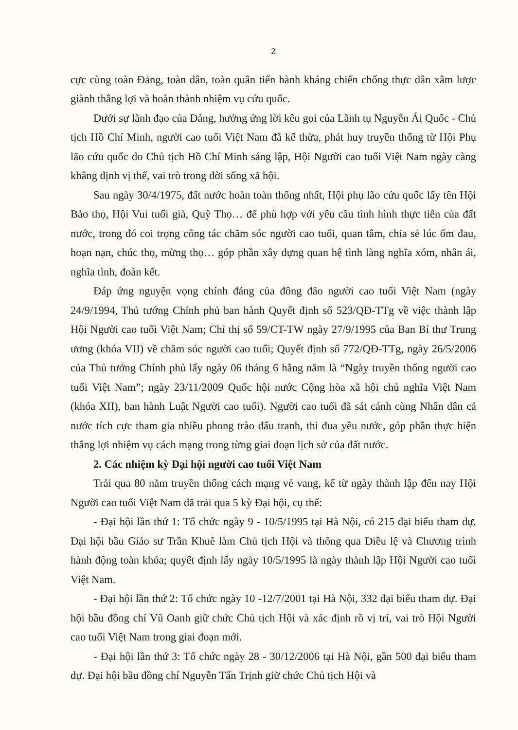2
cực cùng toàn Đảng, toàn dân, toàn quân tiến hành kháng chiến chống thực dân xâm lược giành thắng lợi và hoàn thành nhiệm vụ cứu quốc.
Dưới sự lãnh đạo của Đảng, hưởng ứng lời kêu gọi của Lãnh tụ Nguyễn Ái Quốc - Chủ tịch Hồ Chí Minh, người cao tuổi Việt Nam đã kế thừa, phát huy truyền thống từ Hội Phụ lão cứu quốc do Chủ tịch Hồ Chí Minh sáng lập, Hội Người cao tuổi Việt Nam ngày càng khẳng định vị thế, vai trò trong đời sống xã hội.
Sau ngày 30/4/1975, đất nước hoàn toàn thống nhất, Hội phụ lão cứu quốc lấy tên Hội Bảo thọ, Hội Vui tuổi già, Quỹ Thọ… để phù hợp với yêu cầu tình hình thực tiễn của đất nước, trong đó coi trọng công tác chăm sóc người cao tuổi, quan tâm, chia sẻ lúc ốm đau, hoạn nạn, chúc thọ, mừng thọ… góp phần xây dựng quan hệ tình làng nghĩa xóm, nhân ái, nghĩa tình, đoàn kết.
Đáp ứng nguyện vọng chính đáng của đông đảo người cao tuổi Việt Nam (ngày 24/9/1994, Thủ tướng Chính phủ ban hành Quyết định số 523/QĐ-TTg về việc thành lập Hội Người cao tuổi Việt Nam; Chỉ thị số 59/CT-TW ngày 27/9/1995 của Ban Bí thư Trung ương (khóa VII) về chăm sóc người cao tuổi; Quyết định số 772/QĐ-TTg, ngày 26/5/2006 của Thủ tướng Chính phủ lấy ngày 06 tháng 6 hằng năm là “Ngày truyền thống người cao tuổi Việt Nam”; ngày 23/11/2009 Quốc hội nước Cộng hòa xã hội chủ nghĩa Việt Nam (khóa XII), ban hành Luật Người cao tuổi). Người cao tuổi đã sát cánh cùng Nhân dân cả nước tích cực tham gia nhiều phong trào đấu tranh, thi đua yêu nước, góp phần thực hiện thắng lợi nhiệm vụ cách mạng trong từng giai đoạn lịch sử của đất nước.
2. Các nhiệm kỳ Đại hội người cao tuổi Việt Nam
Trải qua 80 năm truyền thống cách mạng vẻ vang, kể từ ngày thành lập đến nay Hội Người cao tuổi Việt Nam đã trải qua 5 kỳ Đại hội, cụ thể:
- Đại hội lần thứ 1: Tổ chức ngày 9 - 10/5/1995 tại Hà Nội, có 215 đại biểu tham dự. Đại hội bầu Giáo sư Trần Khuê làm Chủ tịch Hội và thông qua Điều lệ và Chương trình hành động toàn khóa; quyết định lấy ngày 10/5/1995 là ngày thành lập Hội Người cao tuổi Việt Nam.
- Đại hội lần thứ 2: Tổ chức ngày 10 -12/7/2001 tại Hà Nội, 332 đại biểu tham dự. Đại hội bầu đồng chí Vũ Oanh giữ chức Chủ tịch Hội và xác định rõ vị trí, vai trò Hội Người cao tuổi Việt Nam trong giai đoạn mới.
- Đại hội lần thứ 3: Tổ chức ngày 28 - 30/12/2006 tại Hà Nội, gần 500 đại biểu tham dự. Đại hội bầu đồng chí Nguyễn Tấn Trịnh giữ chức Chủ tịch Hội và